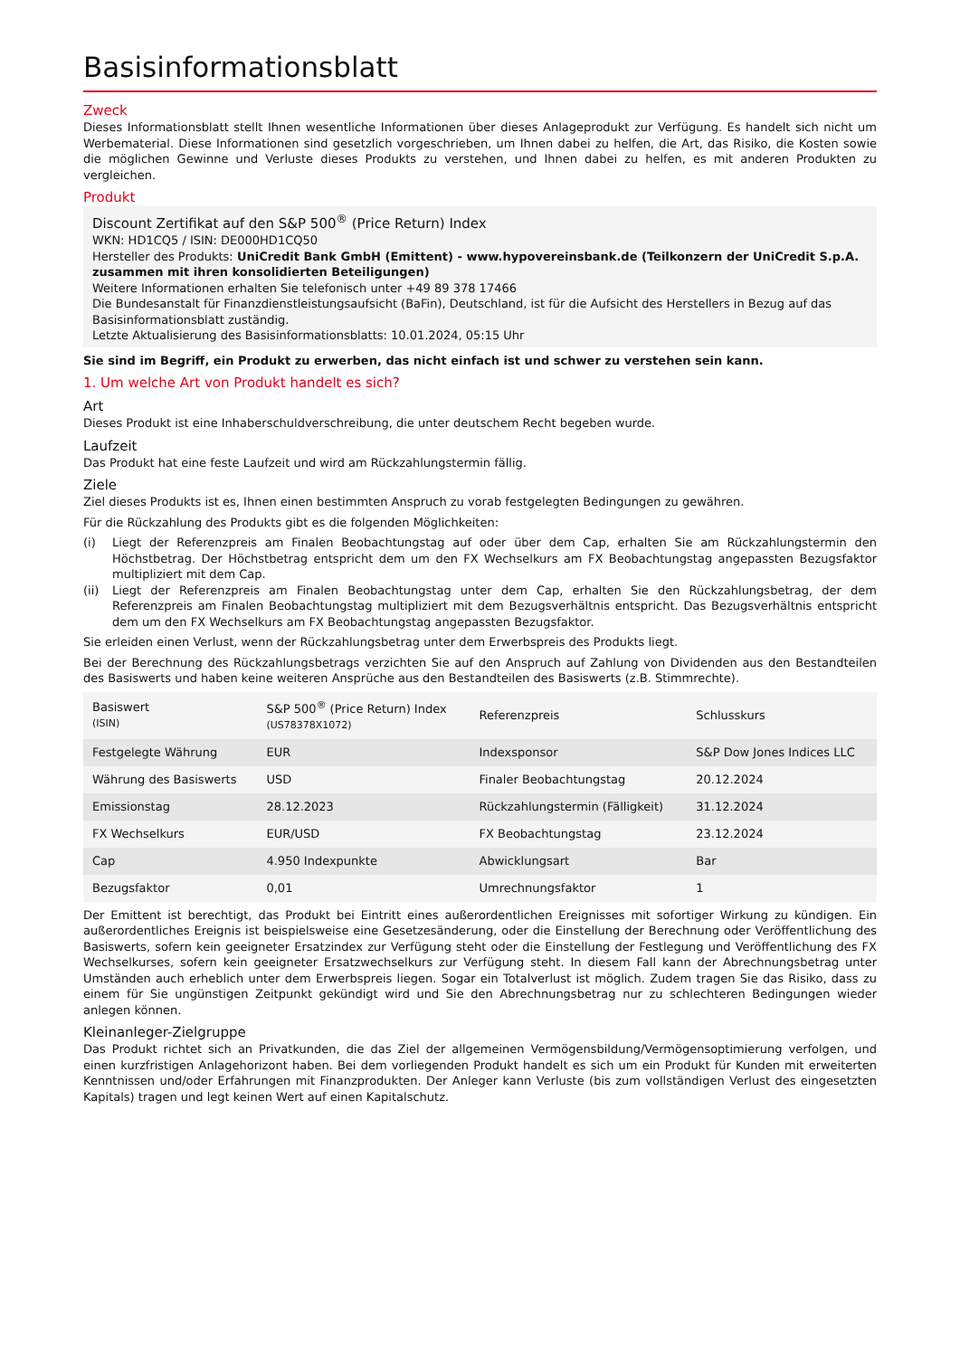Basisinformationsblatt
Zweck
Dieses Informationsblatt stellt Ihnen wesentliche Informationen über dieses Anlageprodukt zur Verfügung. Es handelt sich nicht um Werbematerial. Diese Informationen sind gesetzlich vorgeschrieben, um Ihnen dabei zu helfen, die Art, das Risiko, die Kosten sowie die möglichen Gewinne und Verluste dieses Produkts zu verstehen, und Ihnen dabei zu helfen, es mit anderen Produkten zu vergleichen.
Produkt
Discount Zertifikat auf den S&P 500<sup>®</sup> (Price Return) Index
WKN: HD1CQ5 / ISIN: DE000HD1CQ50
Hersteller des Produkts: UniCredit Bank GmbH (Emittent) - www.hypovereinsbank.de (Teilkonzern der UniCredit S.p.A. zusammen mit ihren konsolidierten Beteiligungen)
Weitere Informationen erhalten Sie telefonisch unter +49 89 378 17466
Die Bundesanstalt für Finanzdienstleistungsaufsicht (BaFin), Deutschland, ist für die Aufsicht des Herstellers in Bezug auf das Basisinformationsblatt zuständig.
Letzte Aktualisierung des Basisinformationsblatts: 10.01.2024, 05:15 Uhr
Sie sind im Begriff, ein Produkt zu erwerben, das nicht einfach ist und schwer zu verstehen sein kann.
1. Um welche Art von Produkt handelt es sich?
Art
Dieses Produkt ist eine Inhaberschuldverschreibung, die unter deutschem Recht begeben wurde.
Laufzeit
Das Produkt hat eine feste Laufzeit und wird am Rückzahlungstermin fällig.
Ziele
Ziel dieses Produkts ist es, Ihnen einen bestimmten Anspruch zu vorab festgelegten Bedingungen zu gewähren.
Für die Rückzahlung des Produkts gibt es die folgenden Möglichkeiten:
(i) Liegt der Referenzpreis am Finalen Beobachtungstag auf oder über dem Cap, erhalten Sie am Rückzahlungstermin den Höchstbetrag. Der Höchstbetrag entspricht dem um den FX Wechselkurs am FX Beobachtungstag angepassten Bezugsfaktor multipliziert mit dem Cap.
(ii) Liegt der Referenzpreis am Finalen Beobachtungstag unter dem Cap, erhalten Sie den Rückzahlungsbetrag, der dem Referenzpreis am Finalen Beobachtungstag multipliziert mit dem Bezugsverhältnis entspricht. Das Bezugsverhältnis entspricht dem um den FX Wechselkurs am FX Beobachtungstag angepassten Bezugsfaktor.
Sie erleiden einen Verlust, wenn der Rückzahlungsbetrag unter dem Erwerbspreis des Produkts liegt.
Bei der Berechnung des Rückzahlungsbetrags verzichten Sie auf den Anspruch auf Zahlung von Dividenden aus den Bestandteilen des Basiswerts und haben keine weiteren Ansprüche aus den Bestandteilen des Basiswerts (z.B. Stimmrechte).
| Basiswert (ISIN) | S&P 500<sup>®</sup> (Price Return) Index (US78378X1072) | Referenzpreis | Schlusskurs |
| Festgelegte Währung | EUR | Indexsponsor | S&P Dow Jones Indices LLC |
| Währung des Basiswerts | USD | Finaler Beobachtungstag | 20.12.2024 |
| Emissionstag | 28.12.2023 | Rückzahlungstermin (Fälligkeit) | 31.12.2024 |
| FX Wechselkurs | EUR/USD | FX Beobachtungstag | 23.12.2024 |
| Cap | 4.950 Indexpunkte | Abwicklungsart | Bar |
| Bezugsfaktor | 0,01 | Umrechnungsfaktor | 1 |
Der Emittent ist berechtigt, das Produkt bei Eintritt eines außerordentlichen Ereignisses mit sofortiger Wirkung zu kündigen. Ein außerordentliches Ereignis ist beispielsweise eine Gesetzesänderung, oder die Einstellung der Berechnung oder Veröffentlichung des Basiswerts, sofern kein geeigneter Ersatzindex zur Verfügung steht oder die Einstellung der Festlegung und Veröffentlichung des FX Wechselkurses, sofern kein geeigneter Ersatzwechselkurs zur Verfügung steht. In diesem Fall kann der Abrechnungsbetrag unter Umständen auch erheblich unter dem Erwerbspreis liegen. Sogar ein Totalverlust ist möglich. Zudem tragen Sie das Risiko, dass zu einem für Sie ungünstigen Zeitpunkt gekündigt wird und Sie den Abrechnungsbetrag nur zu schlechteren Bedingungen wieder anlegen können.
Kleinanleger-Zielgruppe
Das Produkt richtet sich an Privatkunden, die das Ziel der allgemeinen Vermögensbildung/Vermögensoptimierung verfolgen, und einen kurzfristigen Anlagehorizont haben. Bei dem vorliegenden Produkt handelt es sich um ein Produkt für Kunden mit erweiterten Kenntnissen und/oder Erfahrungen mit Finanzprodukten. Der Anleger kann Verluste (bis zum vollständigen Verlust des eingesetzten Kapitals) tragen und legt keinen Wert auf einen Kapitalschutz.